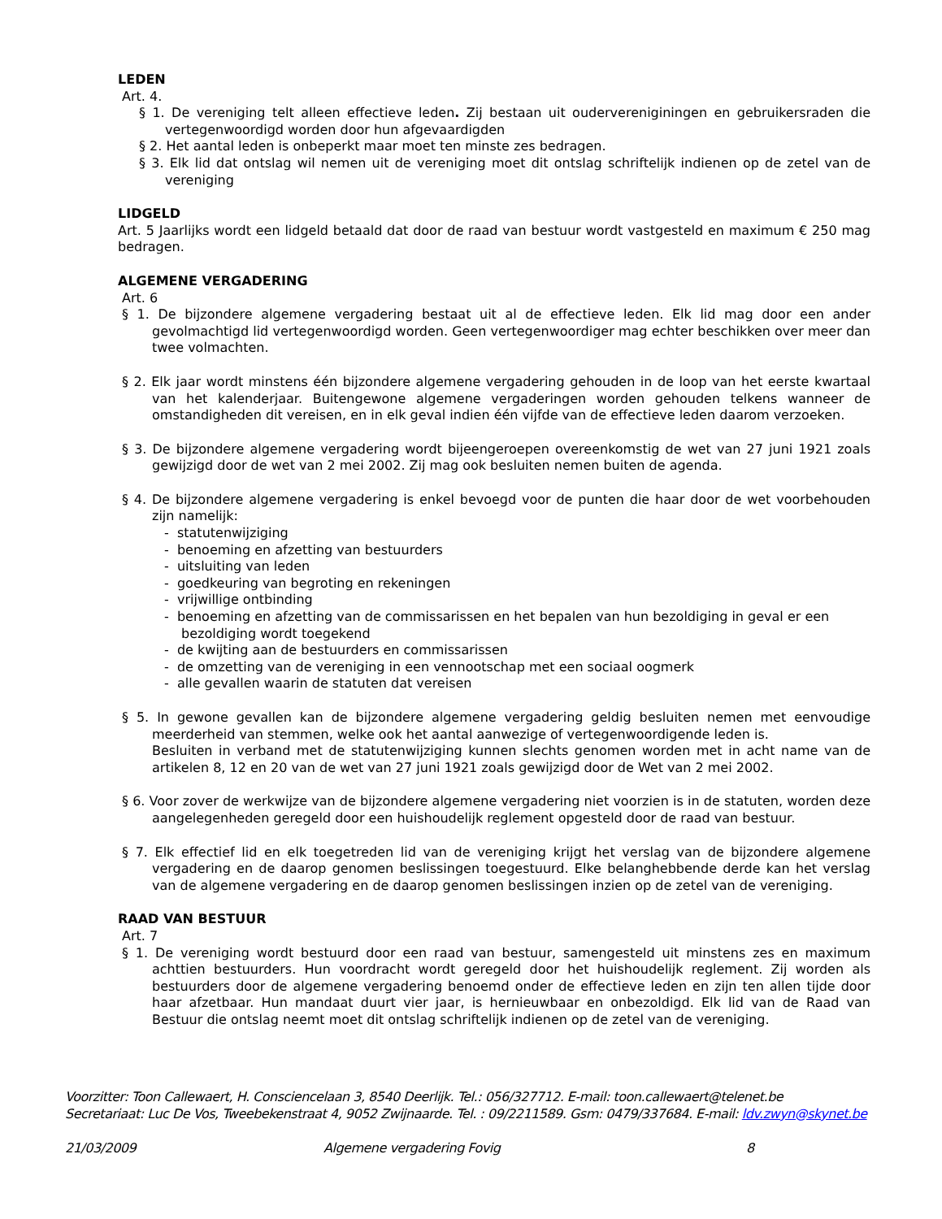LEDEN
Art. 4.
§ 1. De vereniging telt alleen effectieve leden. Zij bestaan uit oudervereniginingen en gebruikersraden die vertegenwoordigd worden door hun afgevaardigden
§ 2. Het aantal leden is onbeperkt maar moet ten minste zes bedragen.
§ 3. Elk lid dat ontslag wil nemen uit de vereniging moet dit ontslag schriftelijk indienen op de zetel van de vereniging
LIDGELD
Art. 5 Jaarlijks wordt een lidgeld betaald dat door de raad van bestuur wordt vastgesteld en maximum € 250 mag bedragen.
ALGEMENE VERGADERING
Art. 6
§ 1. De bijzondere algemene vergadering bestaat uit al de effectieve leden. Elk lid mag door een ander gevolmachtigd lid vertegenwoordigd worden. Geen vertegenwoordiger mag echter beschikken over meer dan twee volmachten.
§ 2. Elk jaar wordt minstens één bijzondere algemene vergadering gehouden in de loop van het eerste kwartaal van het kalenderjaar. Buitengewone algemene vergaderingen worden gehouden telkens wanneer de omstandigheden dit vereisen, en in elk geval indien één vijfde van de effectieve leden daarom verzoeken.
§ 3. De bijzondere algemene vergadering wordt bijeengeroepen overeenkomstig de wet van 27 juni 1921 zoals gewijzigd door de wet van 2 mei 2002. Zij mag ook besluiten nemen buiten de agenda.
§ 4. De bijzondere algemene vergadering is enkel bevoegd voor de punten die haar door de wet voorbehouden zijn namelijk:
- statutenwijziging
- benoeming en afzetting van bestuurders
- uitsluiting van leden
- goedkeuring van begroting en rekeningen
- vrijwillige ontbinding
- benoeming en afzetting van de commissarissen en het bepalen van hun bezoldiging in geval er een bezoldiging wordt toegekend
- de kwijting aan de bestuurders en commissarissen
- de omzetting van de vereniging in een vennootschap met een sociaal oogmerk
- alle gevallen waarin de statuten dat vereisen
§ 5. In gewone gevallen kan de bijzondere algemene vergadering geldig besluiten nemen met eenvoudige meerderheid van stemmen, welke ook het aantal aanwezige of vertegenwoordigende leden is.
Besluiten in verband met de statutenwijziging kunnen slechts genomen worden met in acht name van de artikelen 8, 12 en 20 van de wet van 27 juni 1921 zoals gewijzigd door de Wet van 2 mei 2002.
§ 6. Voor zover de werkwijze van de bijzondere algemene vergadering niet voorzien is in de statuten, worden deze aangelegenheden geregeld door een huishoudelijk reglement opgesteld door de raad van bestuur.
§ 7. Elk effectief lid en elk toegetreden lid van de vereniging krijgt het verslag van de bijzondere algemene vergadering en de daarop genomen beslissingen toegestuurd. Elke belanghebbende derde kan het verslag van de algemene vergadering en de daarop genomen beslissingen inzien op de zetel van de vereniging.
RAAD VAN BESTUUR
Art. 7
§ 1. De vereniging wordt bestuurd door een raad van bestuur, samengesteld uit minstens zes en maximum achttien bestuurders. Hun voordracht wordt geregeld door het huishoudelijk reglement. Zij worden als bestuurders door de algemene vergadering benoemd onder de effectieve leden en zijn ten allen tijde door haar afzetbaar. Hun mandaat duurt vier jaar, is hernieuwbaar en onbezoldigd. Elk lid van de Raad van Bestuur die ontslag neemt moet dit ontslag schriftelijk indienen op de zetel van de vereniging.
Voorzitter: Toon Callewaert, H. Consciencelaan 3, 8540 Deerlijk. Tel.: 056/327712. E-mail: toon.callewaert@telenet.be
Secretariaat: Luc De Vos, Tweebekenstraat 4, 9052 Zwijnaarde. Tel. : 09/2211589. Gsm: 0479/337684. E-mail: ldv.zwyn@skynet.be
21/03/2009 Algemene vergadering Fovig 8